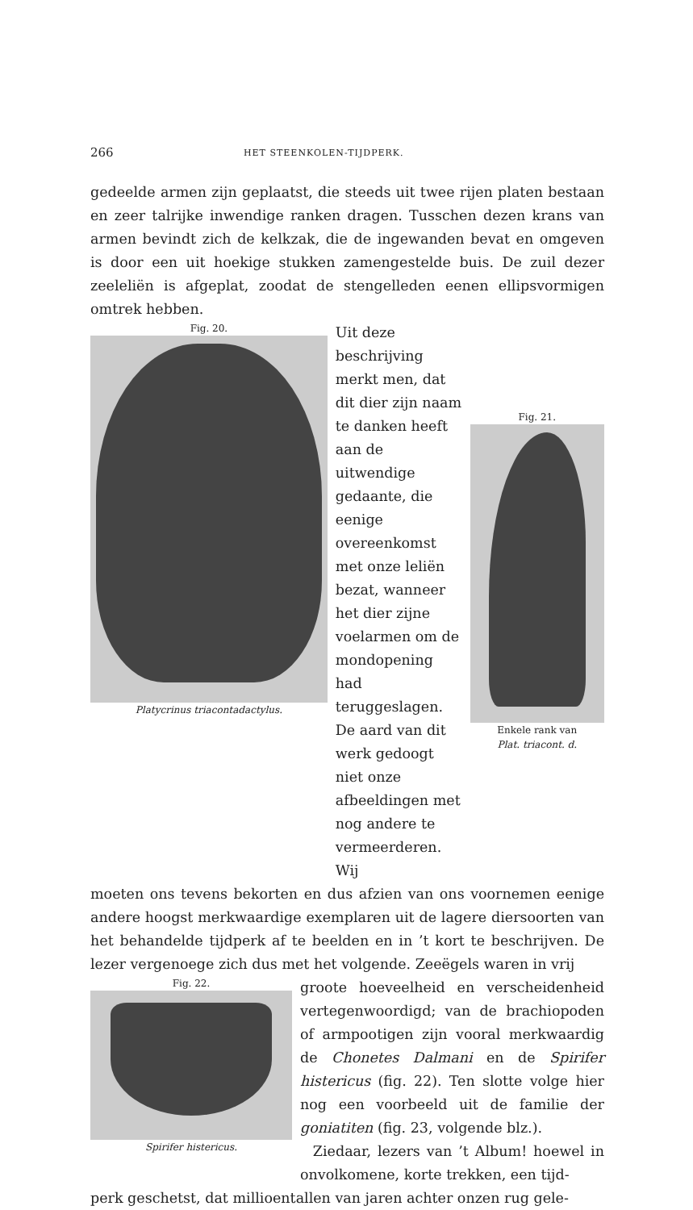266 HET STEENKOLEN-TIJDPERK.
gedeelde armen zijn geplaatst, die steeds uit twee rijen platen bestaan en zeer talrijke inwendige ranken dragen. Tusschen dezen krans van armen bevindt zich de kelkzak, die de ingewanden bevat en omgeven is door een uit hoekige stukken zamengestelde buis. De zuil dezer zeeleliën is afgeplat, zoodat de stengelleden eenen ellipsvormigen omtrek hebben.
Fig. 20.
Platycrinus triacontadactylus.
Uit deze beschrijving merkt men, dat dit dier zijn naam te danken heeft aan de uitwendige gedaante, die eenige overeenkomst met onze leliën bezat, wanneer het dier zijne voelarmen om de mondopening had teruggeslagen. De aard van dit werk gedoogt niet onze afbeeldingen met nog andere te vermeerderen. Wij
Fig. 21.
Enkele rank van
Plat. triacont. d.
moeten ons tevens bekorten en dus afzien van ons voornemen eenige andere hoogst merkwaardige exemplaren uit de lagere diersoorten van het behandelde tijdperk af te beelden en in ’t kort te beschrijven. De lezer vergenoege zich dus met het volgende. Zeeëgels waren in vrij
Fig. 22.
Spirifer histericus.
groote hoeveelheid en verscheidenheid vertegenwoordigd; van de brachiopoden of armpootigen zijn vooral merkwaardig de Chonetes Dalmani en de Spirifer histericus (fig. 22). Ten slotte volge hier nog een voorbeeld uit de familie der goniatiten (fig. 23, volgende blz.).
Ziedaar, lezers van ’t Album! hoewel in onvolkomene, korte trekken, een tijd-
perk geschetst, dat millioentallen van jaren achter onzen rug gele-